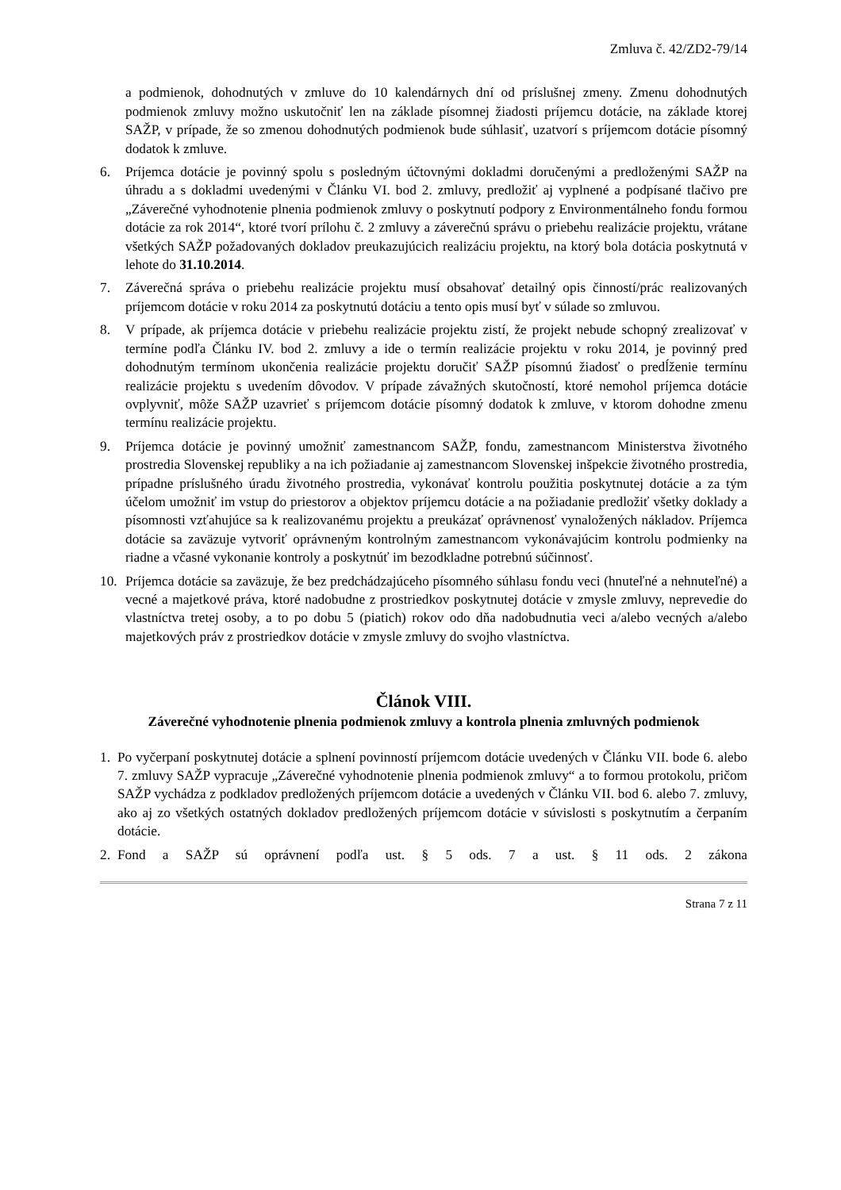Zmluva č. 42/ZD2-79/14
a podmienok, dohodnutých v zmluve do 10 kalendárnych dní od príslušnej zmeny. Zmenu dohodnutých podmienok zmluvy možno uskutočniť len na základe písomnej žiadosti príjemcu dotácie, na základe ktorej SAŽP, v prípade, že so zmenou dohodnutých podmienok bude súhlasiť, uzatvorí s príjemcom dotácie písomný dodatok k zmluve.
6. Príjemca dotácie je povinný spolu s posledným účtovnými dokladmi doručenými a predloženými SAŽP na úhradu a s dokladmi uvedenými v Článku VI. bod 2. zmluvy, predložiť aj vyplnené a podpísané tlačivo pre „Záverečné vyhodnotenie plnenia podmienok zmluvy o poskytnutí podpory z Environmentálneho fondu formou dotácie za rok 2014“, ktoré tvorí prílohu č. 2 zmluvy a záverečnú správu o priebehu realizácie projektu, vrátane všetkých SAŽP požadovaných dokladov preukazujúcich realizáciu projektu, na ktorý bola dotácia poskytnutá v lehote do 31.10.2014.
7. Záverečná správa o priebehu realizácie projektu musí obsahovať detailný opis činností/prác realizovaných príjemcom dotácie v roku 2014 za poskytnutú dotáciu a tento opis musí byť v súlade so zmluvou.
8. V prípade, ak príjemca dotácie v priebehu realizácie projektu zistí, že projekt nebude schopný zrealizovať v termíne podľa Článku IV. bod 2. zmluvy a ide o termín realizácie projektu v roku 2014, je povinný pred dohodnutým termínom ukončenia realizácie projektu doručiť SAŽP písomnú žiadosť o predĺženie termínu realizácie projektu s uvedením dôvodov. V prípade závažných skutočností, ktoré nemohol príjemca dotácie ovplyvniť, môže SAŽP uzavrieť s príjemcom dotácie písomný dodatok k zmluve, v ktorom dohodne zmenu termínu realizácie projektu.
9. Príjemca dotácie je povinný umožniť zamestnancom SAŽP, fondu, zamestnancom Ministerstva životného prostredia Slovenskej republiky a na ich požiadanie aj zamestnancom Slovenskej inšpekcie životného prostredia, prípadne príslušného úradu životného prostredia, vykonávať kontrolu použitia poskytnutej dotácie a za tým účelom umožniť im vstup do priestorov a objektov príjemcu dotácie a na požiadanie predložiť všetky doklady a písomnosti vzťahujúce sa k realizovanému projektu a preukázať oprávnenosť vynaložených nákladov. Príjemca dotácie sa zaväzuje vytvoriť oprávneným kontrolným zamestnancom vykonávajúcim kontrolu podmienky na riadne a včasné vykonanie kontroly a poskytnúť im bezodkladne potrebnú súčinnosť.
10. Príjemca dotácie sa zaväzuje, že bez predchádzajúceho písomného súhlasu fondu veci (hnuteľné a nehnuteľné) a vecné a majetkové práva, ktoré nadobudne z prostriedkov poskytnutej dotácie v zmysle zmluvy, neprevedie do vlastníctva tretej osoby, a to po dobu 5 (piatich) rokov odo dňa nadobudnutia veci a/alebo vecných a/alebo majetkových práv z prostriedkov dotácie v zmysle zmluvy do svojho vlastníctva.
Článok VIII.
Záverečné vyhodnotenie plnenia podmienok zmluvy a kontrola plnenia zmluvných podmienok
1. Po vyčerpaní poskytnutej dotácie a splnení povinností príjemcom dotácie uvedených v Článku VII. bode 6. alebo 7. zmluvy SAŽP vypracuje „Záverečné vyhodnotenie plnenia podmienok zmluvy“ a to formou protokolu, pričom SAŽP vychádza z podkladov predložených príjemcom dotácie a uvedených v Článku VII. bod 6. alebo 7. zmluvy, ako aj zo všetkých ostatných dokladov predložených príjemcom dotácie v súvislosti s poskytnutím a čerpaním dotácie.
2. Fond a SAŽP sú oprávnení podľa ust. § 5 ods. 7 a ust. § 11 ods. 2 zákona
Strana 7 z 11